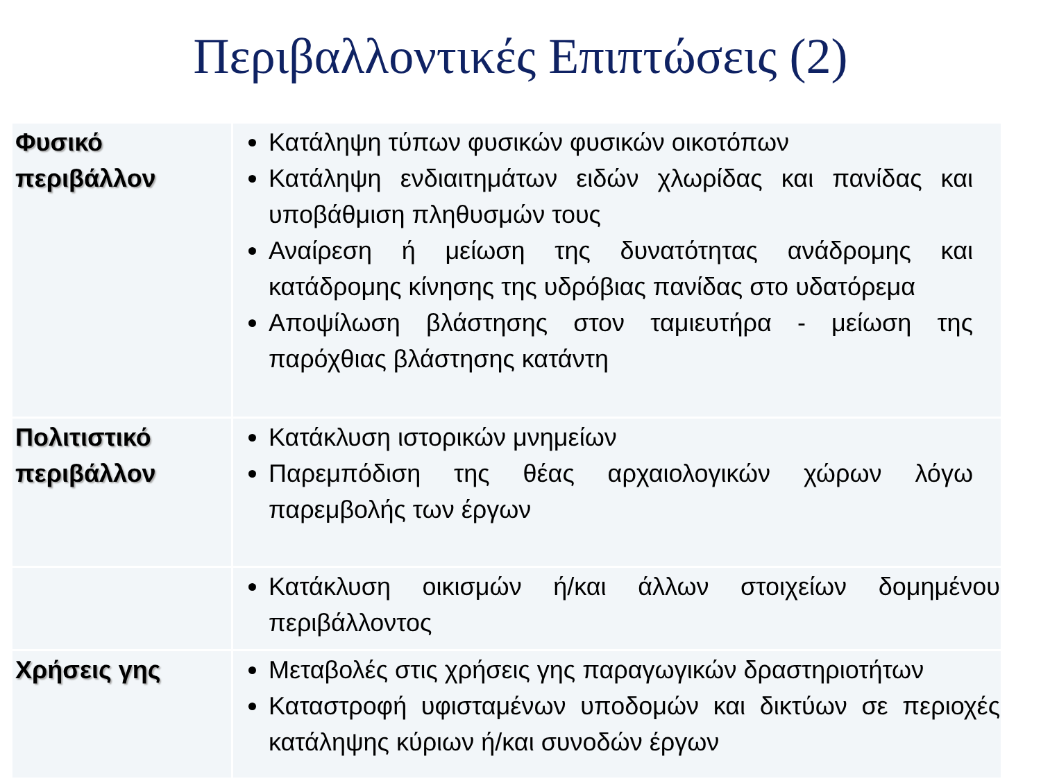Περιβαλλοντικές Επιπτώσεις (2)
| Φυσικό περιβάλλον | Κατάληψη τύπων φυσικών φυσικών οικοτόπων Κατάληψη ενδιαιτημάτων ειδών χλωρίδας και πανίδας και υποβάθμιση πληθυσμών τους Αναίρεση ή μείωση της δυνατότητας ανάδρομης και κατάδρομης κίνησης της υδρόβιας πανίδας στο υδατόρεμα Αποψίλωση βλάστησης στον ταμιευτήρα - μείωση της παρόχθιας βλάστησης κατάντη |
| Πολιτιστικό περιβάλλον | Κατάκλυση ιστορικών μνημείων Παρεμπόδιση της θέας αρχαιολογικών χώρων λόγω παρεμβολής των έργων |
| | Κατάκλυση οικισμών ή/και άλλων στοιχείων δομημένου περιβάλλοντος |
| Χρήσεις γης | Μεταβολές στις χρήσεις γης παραγωγικών δραστηριοτήτων Καταστροφή υφισταμένων υποδομών και δικτύων σε περιοχές κατάληψης κύριων ή/και συνοδών έργων |